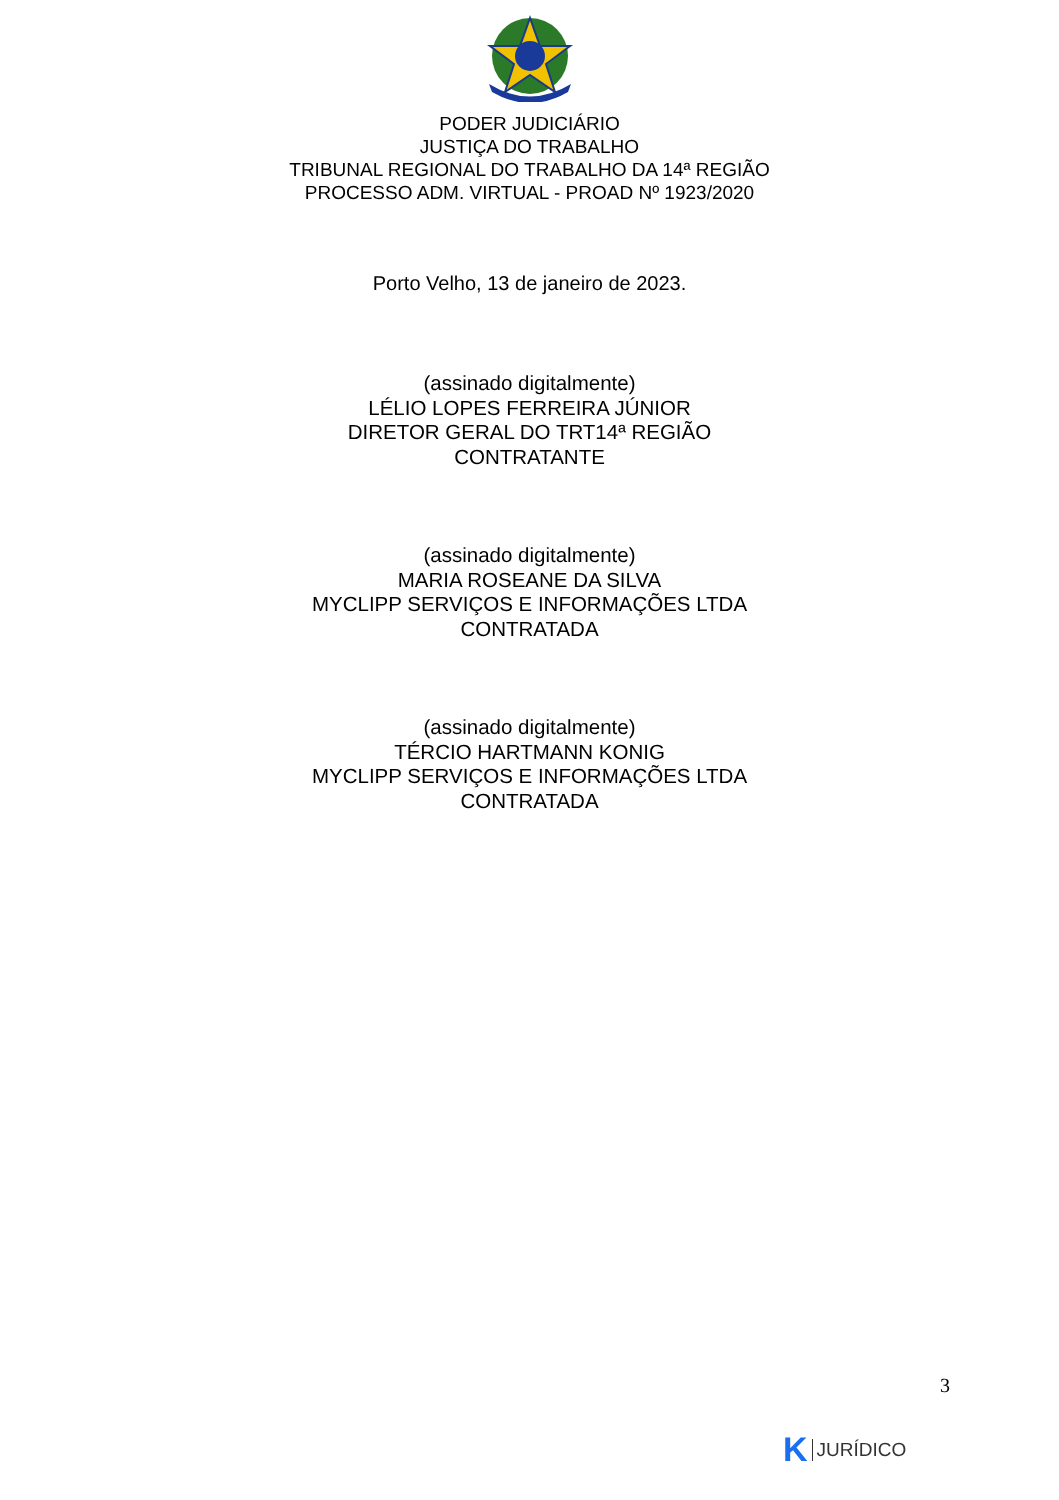PODER JUDICIÁRIO
JUSTIÇA DO TRABALHO
TRIBUNAL REGIONAL DO TRABALHO DA 14ª REGIÃO
PROCESSO ADM. VIRTUAL - PROAD Nº 1923/2020
Porto Velho, 13 de janeiro de 2023.
(assinado digitalmente)
LÉLIO LOPES FERREIRA JÚNIOR
DIRETOR GERAL DO TRT14ª REGIÃO
CONTRATANTE
(assinado digitalmente)
MARIA ROSEANE DA SILVA
MYCLIPP SERVIÇOS E INFORMAÇÕES LTDA
CONTRATADA
(assinado digitalmente)
TÉRCIO HARTMANN KONIG
MYCLIPP SERVIÇOS E INFORMAÇÕES LTDA
CONTRATADA
3
K JURÍDICO